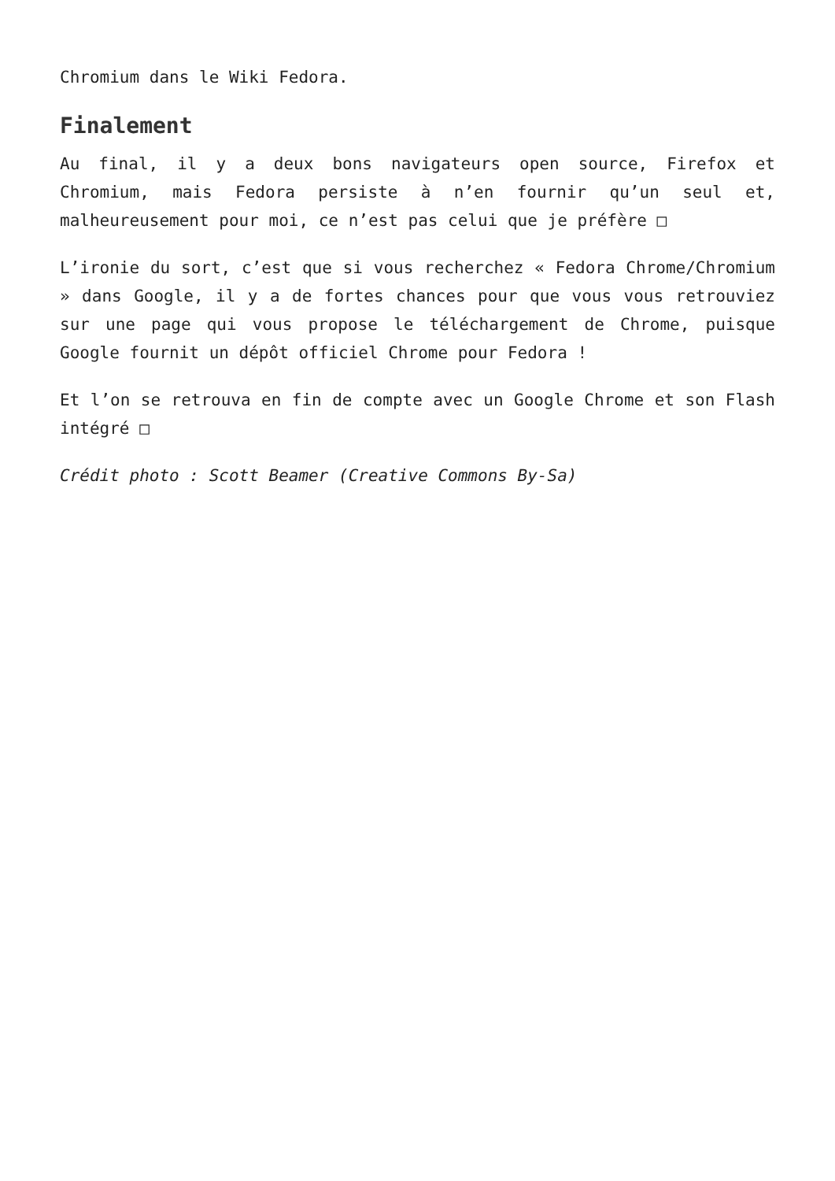Chromium dans le Wiki Fedora.
Finalement
Au final, il y a deux bons navigateurs open source, Firefox et Chromium, mais Fedora persiste à n’en fournir qu’un seul et, malheureusement pour moi, ce n’est pas celui que je préfère □
L’ironie du sort, c’est que si vous recherchez « Fedora Chrome/Chromium » dans Google, il y a de fortes chances pour que vous vous retrouviez sur une page qui vous propose le téléchargement de Chrome, puisque Google fournit un dépôt officiel Chrome pour Fedora !
Et l’on se retrouva en fin de compte avec un Google Chrome et son Flash intégré □
Crédit photo : Scott Beamer (Creative Commons By-Sa)